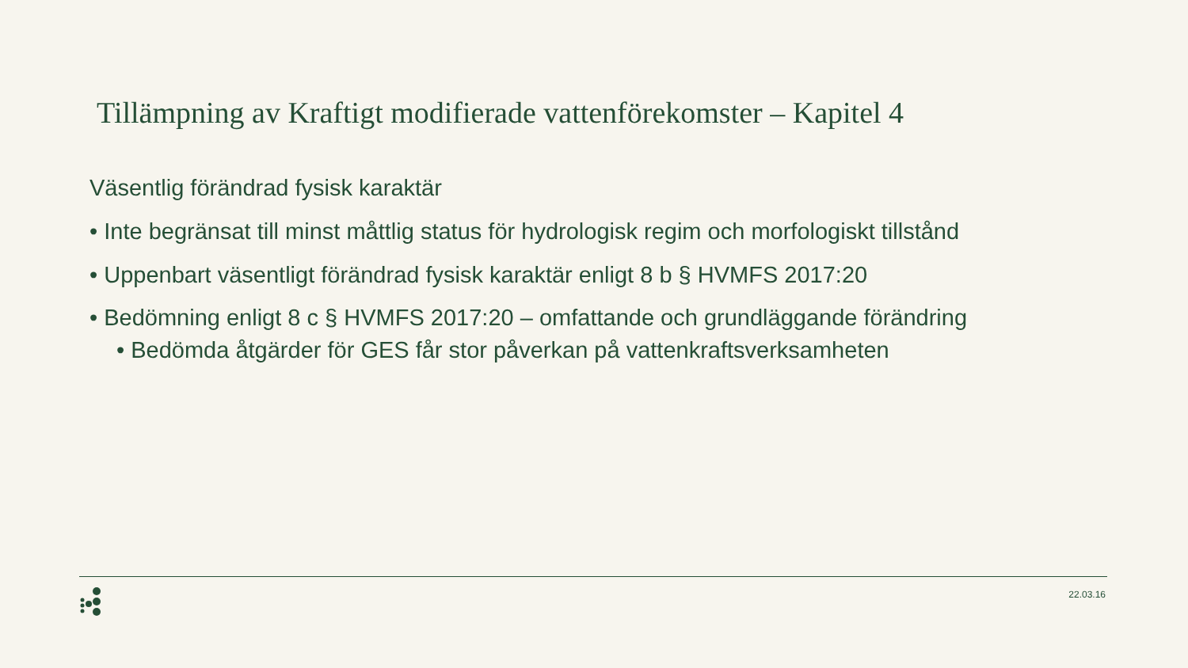Tillämpning av Kraftigt modifierade vattenförekomster – Kapitel 4
Väsentlig förändrad fysisk karaktär
• Inte begränsat till minst måttlig status för hydrologisk regim och morfologiskt tillstånd
• Uppenbart väsentligt förändrad fysisk karaktär enligt 8 b § HVMFS 2017:20
• Bedömning enligt 8 c § HVMFS 2017:20 – omfattande och grundläggande förändring
• Bedömda åtgärder för GES får stor påverkan på vattenkraftsverksamheten
22.03.16